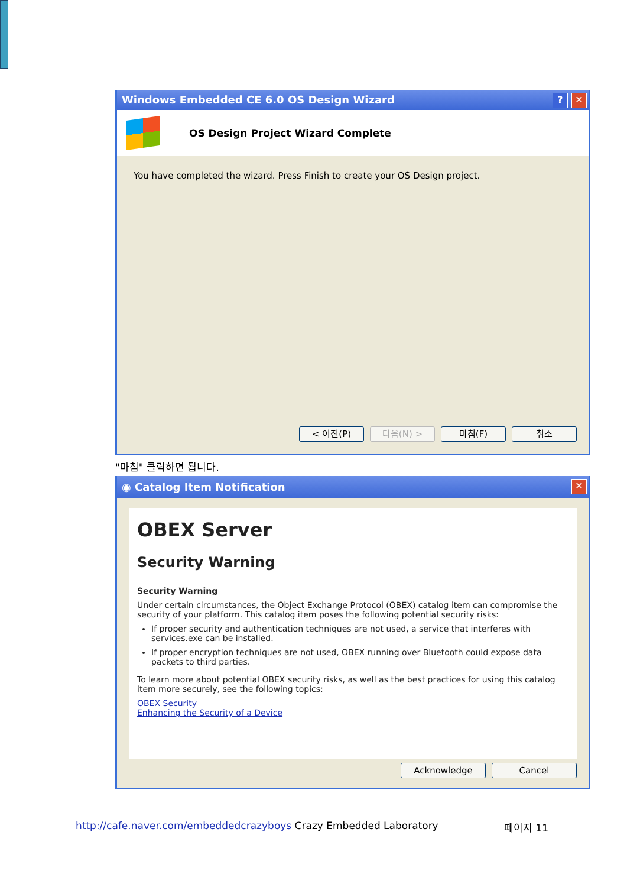Windows Embedded CE 6.0 OS Design Wizard? ✕
OS Design Project Wizard Complete
You have completed the wizard. Press Finish to create your OS Design project.
< 이전(P) 다음(N) > 마침(F) 취소
"마침" 클릭하면 됩니다.
◉ Catalog Item Notification ✕
OBEX Server
Security Warning
Security Warning
Under certain circumstances, the Object Exchange Protocol (OBEX) catalog item can compromise the security of your platform. This catalog item poses the following potential security risks:
If proper security and authentication techniques are not used, a service that interferes with services.exe can be installed.
If proper encryption techniques are not used, OBEX running over Bluetooth could expose data packets to third parties.
To learn more about potential OBEX security risks, as well as the best practices for using this catalog item more securely, see the following topics:
OBEX Security
Enhancing the Security of a Device
Acknowledge Cancel
http://cafe.naver.com/embeddedcrazyboys Crazy Embedded Laboratory 페이지 11